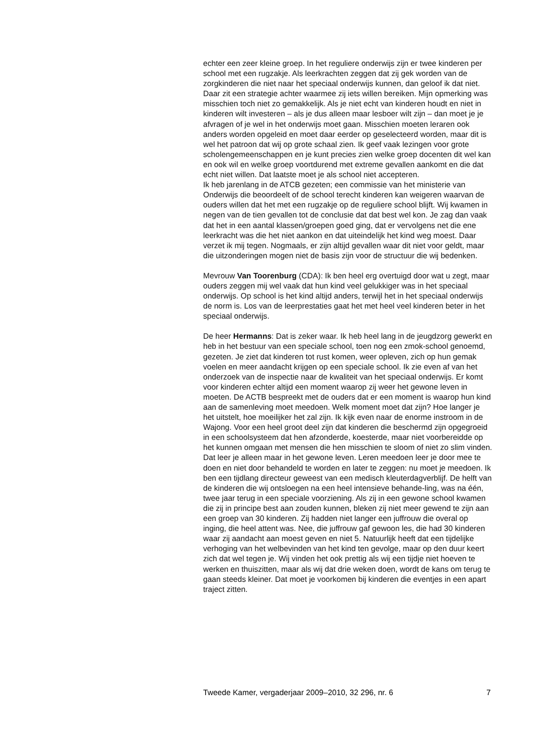echter een zeer kleine groep. In het reguliere onderwijs zijn er twee kinderen per school met een rugzakje. Als leerkrachten zeggen dat zij gek worden van de zorgkinderen die niet naar het speciaal onderwijs kunnen, dan geloof ik dat niet. Daar zit een strategie achter waarmee zij iets willen bereiken. Mijn opmerking was misschien toch niet zo gemakkelijk. Als je niet echt van kinderen houdt en niet in kinderen wilt investeren – als je dus alleen maar lesboer wilt zijn – dan moet je je afvragen of je wel in het onderwijs moet gaan. Misschien moeten leraren ook anders worden opgeleid en moet daar eerder op geselecteerd worden, maar dit is wel het patroon dat wij op grote schaal zien. Ik geef vaak lezingen voor grote scholengemeenschappen en je kunt precies zien welke groep docenten dit wel kan en ook wil en welke groep voortdurend met extreme gevallen aankomt en die dat echt niet willen. Dat laatste moet je als school niet accepteren.
Ik heb jarenlang in de ATCB gezeten; een commissie van het ministerie van Onderwijs die beoordeelt of de school terecht kinderen kan weigeren waarvan de ouders willen dat het met een rugzakje op de reguliere school blijft. Wij kwamen in negen van de tien gevallen tot de conclusie dat dat best wel kon. Je zag dan vaak dat het in een aantal klassen/groepen goed ging, dat er vervolgens net die ene leerkracht was die het niet aankon en dat uiteindelijk het kind weg moest. Daar verzet ik mij tegen. Nogmaals, er zijn altijd gevallen waar dit niet voor geldt, maar die uitzonderingen mogen niet de basis zijn voor de structuur die wij bedenken.
Mevrouw Van Toorenburg (CDA): Ik ben heel erg overtuigd door wat u zegt, maar ouders zeggen mij wel vaak dat hun kind veel gelukkiger was in het speciaal onderwijs. Op school is het kind altijd anders, terwijl het in het speciaal onderwijs de norm is. Los van de leerprestaties gaat het met heel veel kinderen beter in het speciaal onderwijs.
De heer Hermanns: Dat is zeker waar. Ik heb heel lang in de jeugdzorg gewerkt en heb in het bestuur van een speciale school, toen nog een zmok-school genoemd, gezeten. Je ziet dat kinderen tot rust komen, weer opleven, zich op hun gemak voelen en meer aandacht krijgen op een speciale school. Ik zie even af van het onderzoek van de inspectie naar de kwaliteit van het speciaal onderwijs. Er komt voor kinderen echter altijd een moment waarop zij weer het gewone leven in moeten. De ACTB bespreekt met de ouders dat er een moment is waarop hun kind aan de samenleving moet meedoen. Welk moment moet dat zijn? Hoe langer je het uitstelt, hoe moeilijker het zal zijn. Ik kijk even naar de enorme instroom in de Wajong. Voor een heel groot deel zijn dat kinderen die beschermd zijn opgegroeid in een schoolsysteem dat hen afzonderde, koesterde, maar niet voorbereidde op het kunnen omgaan met mensen die hen misschien te sloom of niet zo slim vinden. Dat leer je alleen maar in het gewone leven. Leren meedoen leer je door mee te doen en niet door behandeld te worden en later te zeggen: nu moet je meedoen. Ik ben een tijdlang directeur geweest van een medisch kleuterdagverblijf. De helft van de kinderen die wij ontsloegen na een heel intensieve behande-ling, was na één, twee jaar terug in een speciale voorziening. Als zij in een gewone school kwamen die zij in principe best aan zouden kunnen, bleken zij niet meer gewend te zijn aan een groep van 30 kinderen. Zij hadden niet langer een juffrouw die overal op inging, die heel attent was. Nee, die juffrouw gaf gewoon les, die had 30 kinderen waar zij aandacht aan moest geven en niet 5. Natuurlijk heeft dat een tijdelijke verhoging van het welbevinden van het kind ten gevolge, maar op den duur keert zich dat wel tegen je. Wij vinden het ook prettig als wij een tijdje niet hoeven te werken en thuiszitten, maar als wij dat drie weken doen, wordt de kans om terug te gaan steeds kleiner. Dat moet je voorkomen bij kinderen die eventjes in een apart traject zitten.
Tweede Kamer, vergaderjaar 2009–2010, 32 296, nr. 6 7